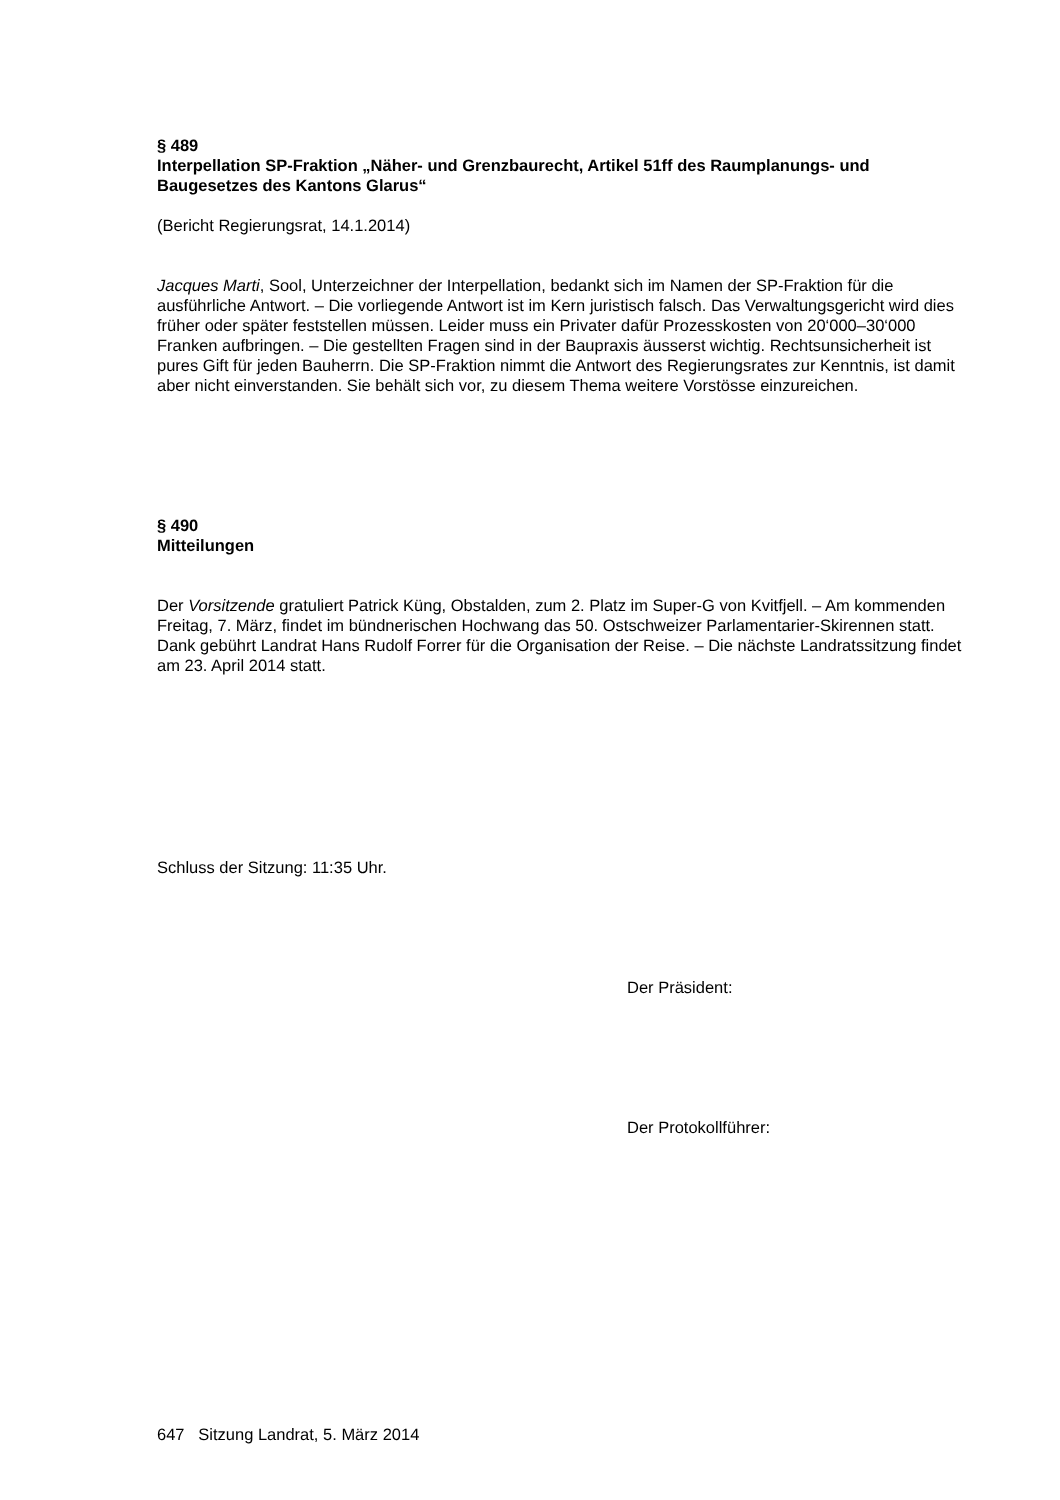§ 489
Interpellation SP-Fraktion „Näher- und Grenzbaurecht, Artikel 51ff des Raumplanungs- und Baugesetzes des Kantons Glarus“
(Bericht Regierungsrat, 14.1.2014)
Jacques Marti, Sool, Unterzeichner der Interpellation, bedankt sich im Namen der SP-Fraktion für die ausführliche Antwort. – Die vorliegende Antwort ist im Kern juristisch falsch. Das Verwaltungsgericht wird dies früher oder später feststellen müssen. Leider muss ein Privater dafür Prozesskosten von 20‘000–30‘000 Franken aufbringen. – Die gestellten Fragen sind in der Baupraxis äusserst wichtig. Rechtsunsicherheit ist pures Gift für jeden Bauherrn. Die SP-Fraktion nimmt die Antwort des Regierungsrates zur Kenntnis, ist damit aber nicht einverstanden. Sie behält sich vor, zu diesem Thema weitere Vorstösse einzureichen.
§ 490
Mitteilungen
Der Vorsitzende gratuliert Patrick Küng, Obstalden, zum 2. Platz im Super-G von Kvitfjell. – Am kommenden Freitag, 7. März, findet im bündnerischen Hochwang das 50. Ostschweizer Parlamentarier-Skirennen statt. Dank gebührt Landrat Hans Rudolf Forrer für die Organisation der Reise. – Die nächste Landratssitzung findet am 23. April 2014 statt.
Schluss der Sitzung: 11:35 Uhr.
Der Präsident:
Der Protokollführer:
647 Sitzung Landrat, 5. März 2014